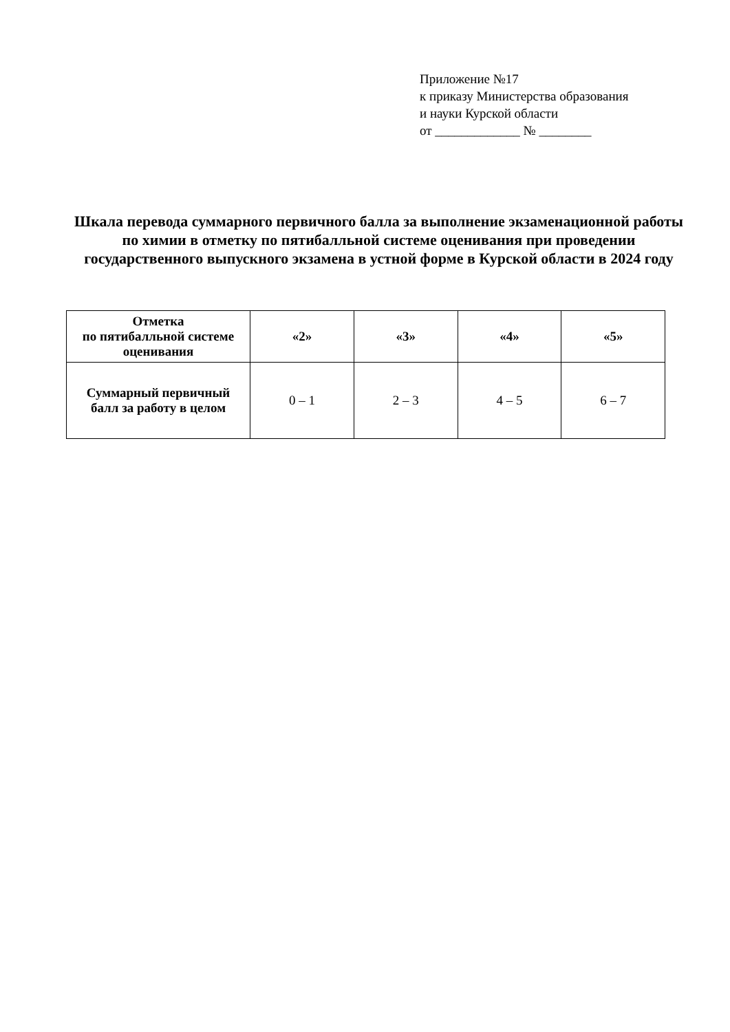Приложение №17
к приказу Министерства образования
и науки Курской области
от _____________ № ________
Шкала перевода суммарного первичного балла за выполнение экзаменационной работы по химии в отметку по пятибалльной системе оценивания при проведении государственного выпускного экзамена в устной форме в Курской области в 2024 году
| Отметка по пятибалльной системе оценивания | «2» | «3» | «4» | «5» |
| --- | --- | --- | --- | --- |
| Суммарный первичный балл за работу в целом | 0 – 1 | 2 – 3 | 4 – 5 | 6 – 7 |